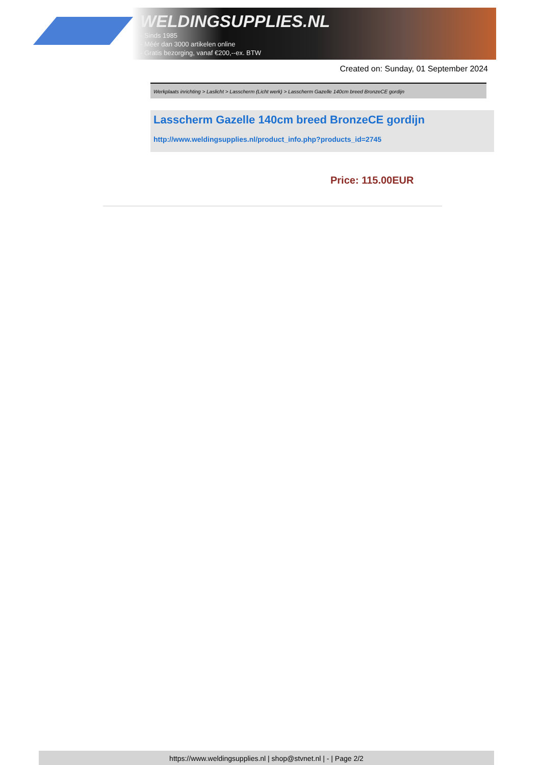WELDINGSUPPLIES.NL
- Sinds 1985
- Méér dan 3000 artikelen online
- Gratis bezorging, vanaf €200,--ex. BTW
Created on: Sunday, 01 September 2024
Werkplaats inrichting > Laslicht > Lasscherm (Licht werk) > Lasscherm Gazelle 140cm breed BronzeCE gordijn
Lasscherm Gazelle 140cm breed BronzeCE gordijn
http://www.weldingsupplies.nl/product_info.php?products_id=2745
Price: 115.00EUR
https://www.weldingsupplies.nl | shop@stvnet.nl | - | Page 2/2